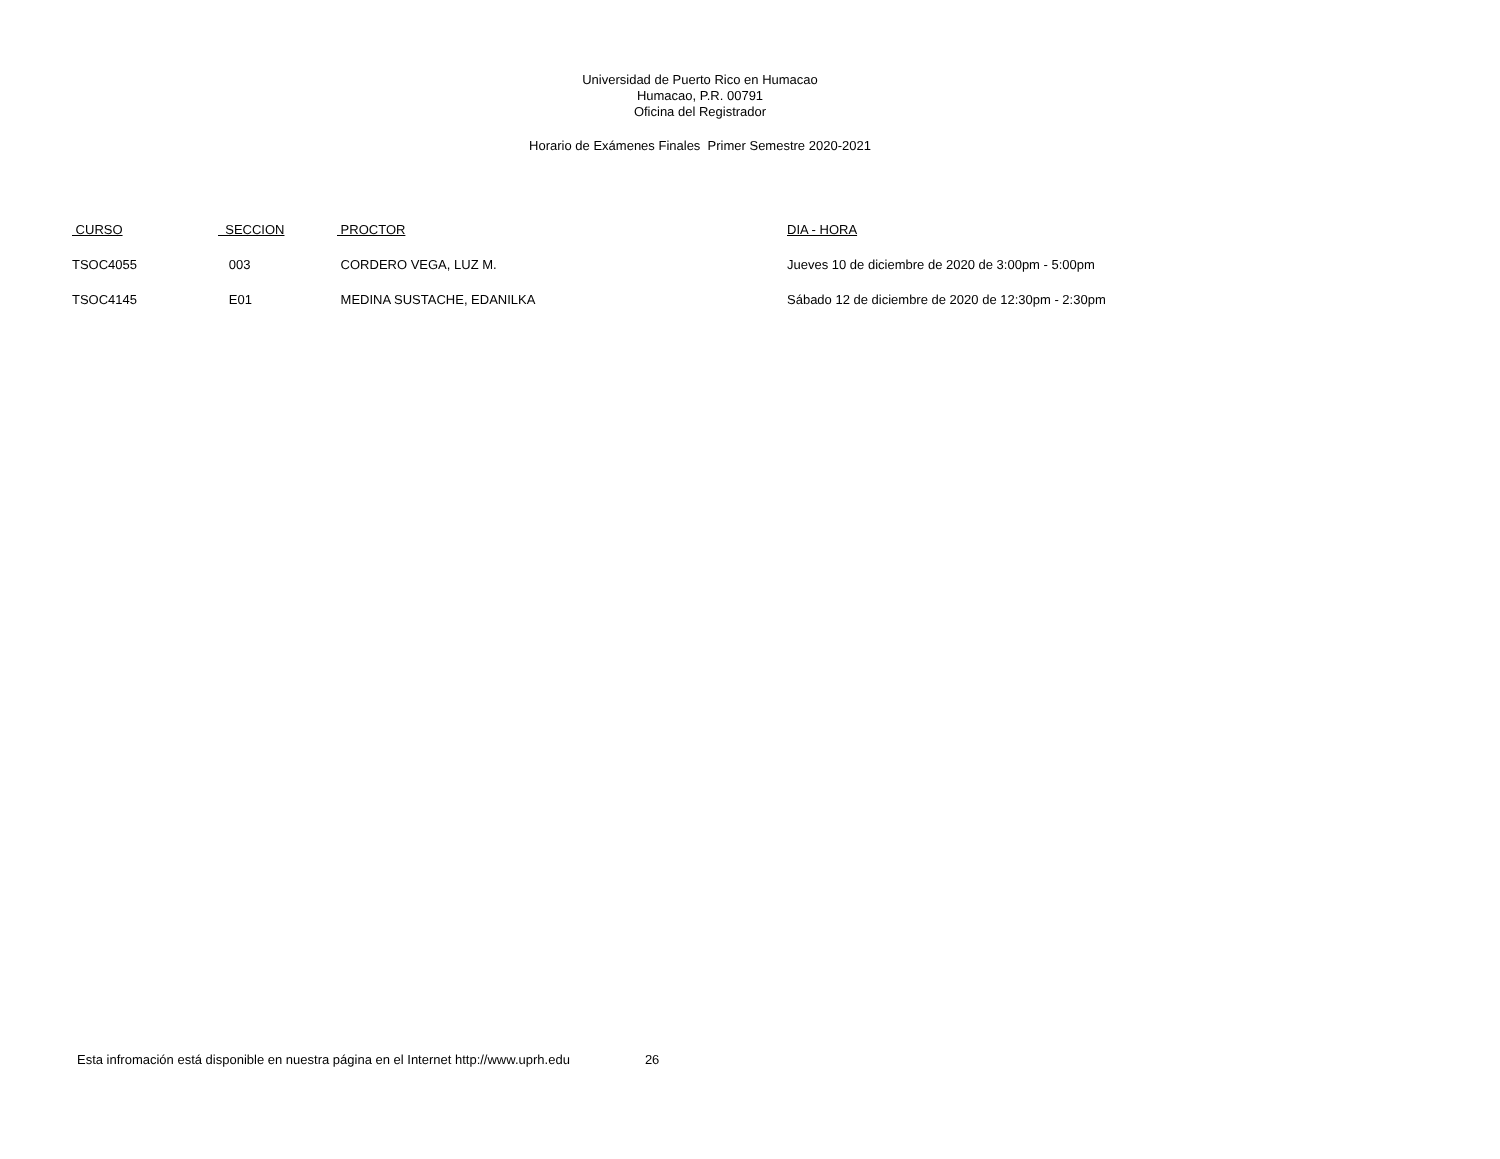Universidad de Puerto Rico en Humacao
Humacao, P.R. 00791
Oficina del Registrador
Horario de Exámenes Finales Primer Semestre 2020-2021
| CURSO | SECCION | PROCTOR | DIA - HORA |
| --- | --- | --- | --- |
| TSOC4055 | 003 | CORDERO VEGA, LUZ M. | Jueves 10 de diciembre de 2020 de 3:00pm - 5:00pm |
| TSOC4145 | E01 | MEDINA SUSTACHE, EDANILKA | Sábado 12 de diciembre de 2020 de 12:30pm - 2:30pm |
Esta infromación está disponible en nuestra página en el Internet http://www.uprh.edu 26